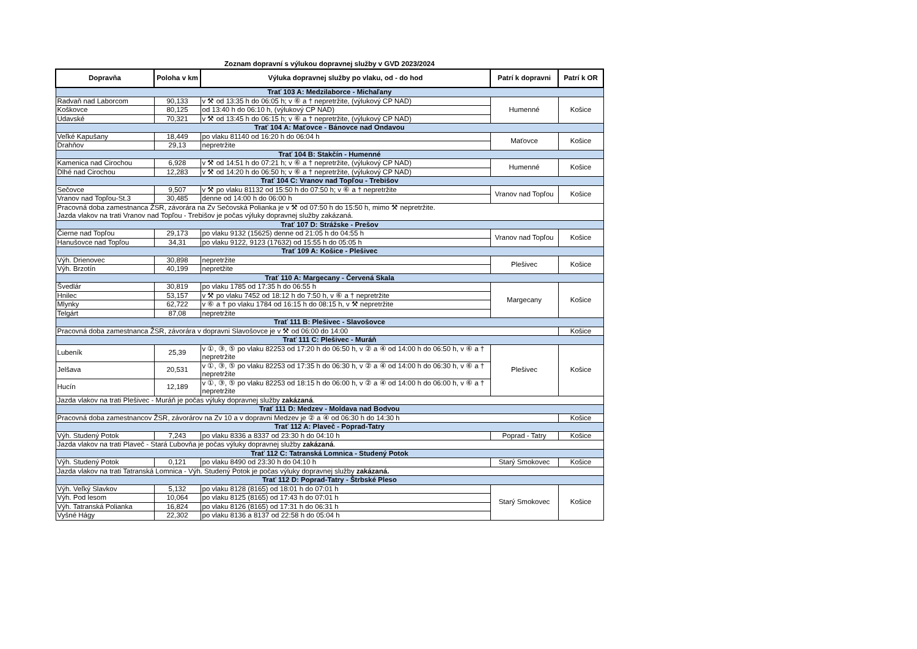Zoznam dopravní s výlukou dopravnej služby v GVD 2023/2024
| Dopravňa | Poloha v km | Výluka dopravnej služby po vlaku, od - do hod | Patrí k dopravni | Patrí k OR |
| --- | --- | --- | --- | --- |
| Trať 103 A: Medzilaborce - Michaľany | | | | |
| Radvaň nad Laborcom | 90,133 | v ⚒ od 13:35 h do 06:05 h; v ⑥ a † nepretržite, (výlukový CP NAD) | Humenné | Košice |
| Koškovce | 80,125 | od 13:40 h do 06:10 h, (výlukový CP NAD) | | |
| Udavské | 70,321 | v ⚒ od 13:45 h do 06:15 h; v ⑥ a † nepretržite, (výlukový CP NAD) | | |
| Trať 104 A: Maťovce - Bánovce nad Ondavou | | | | |
| Veľké Kapušany | 18,449 | po vlaku 81140 od 16:20 h do 06:04 h | Maťovce | Košice |
| Drahňov | 29,13 | nepretržite | | |
| Trať 104 B: Stakčín - Humenné | | | | |
| Kamenica nad Cirochou | 6,928 | v ⚒ od 14:51 h do 07:21 h; v ⑥ a † nepretržite, (výlukový CP NAD) | Humenné | Košice |
| Dlhé nad Cirochou | 12,283 | v ⚒ od 14:20 h do 06:50 h; v ⑥ a † nepretržite, (výlukový CP NAD) | | |
| Trať 104 C: Vranov nad Topľou - Trebišov | | | | |
| Sečovce | 9,507 | v ⚒ po vlaku 81132 od 15:50 h do 07:50 h; v ⑥ a † nepretržite | Vranov nad Topľou | Košice |
| Vranov nad Topľou-St.3 | 30,485 | denne od 14:00 h do 06:00 h | | |
| Pracovná doba zamestnanca ŽSR, závorára na Zv Sečovská Polianka je v ⚒ od 07:50 h do 15:50 h, mimo ⚒ nepretržite. Jazda vlakov na trati Vranov nad Topľou - Trebišov je počas výluky dopravnej služby zakázaná. | | | | |
| Trať 107 D: Strážske - Prešov | | | | |
| Čierne nad Topľou | 29,173 | po vlaku 9132 (15625) denne od 21:05 h do 04:55 h | Vranov nad Topľou | Košice |
| Hanušovce nad Topľou | 34,31 | po vlaku 9122, 9123 (17632) od 15:55 h do 05:05 h | | |
| Trať 109 A: Košice - Plešivec | | | | |
| Výh. Drienovec | 30,898 | nepretržite | Plešivec | Košice |
| Výh. Brzotín | 40,199 | nepretžite | | |
| Trať 110 A: Margecany - Červená Skala | | | | |
| Švedlár | 30,819 | po vlaku 1785 od 17:35 h do 06:55 h | Margecany | Košice |
| Hnilec | 53,157 | v ⚒ po vlaku 7452 od 18:12 h do 7:50 h, v ⑥ a † nepretržite | | |
| Mlynky | 62,722 | v ⑥ a † po vlaku 1784 od 16:15 h do 08:15 h, v ⚒ nepretržite | | |
| Telgárt | 87,08 | nepretržite | | |
| Trať 111 B: Plešivec - Slavošovce | | | | |
| Pracovná doba zamestnanca ŽSR, závorára v dopravni Slavošovce je v ⚒ od 06:00 do 14:00 | | | | Košice |
| Trať 111 C: Plešivec - Muráň | | | | |
| Lubeník | 25,39 | v ①, ③, ⑤ po vlaku 82253 od 17:20 h do 06:50 h, v ② a ④ od 14:00 h do 06:50 h, v ⑥ a † nepretržite | Plešivec | Košice |
| Jelšava | 20,531 | v ①, ③, ⑤ po vlaku 82253 od 17:35 h do 06:30 h, v ② a ④ od 14:00 h do 06:30 h, v ⑥ a † nepretržite | | |
| Hucín | 12,189 | v ①, ③, ⑤ po vlaku 82253 od 18:15 h do 06:00 h, v ② a ④ od 14:00 h do 06:00 h, v ⑥ a † nepretržite | | |
| Jazda vlakov na trati Plešivec - Muráň je počas výluky dopravnej služby zakázaná . | | | | |
| Trať 111 D: Medzev - Moldava nad Bodvou | | | | |
| Pracovná doba zamestnancov ŽSR, závorárov na Zv 10 a v dopravni Medzev je ② a ④ od 06:30 h do 14:30 h | | | | Košice |
| Trať 112 A: Plaveč - Poprad-Tatry | | | | |
| Výh. Studený Potok | 7,243 | po vlaku 8336 a 8337 od 23:30 h do 04:10 h | Poprad - Tatry | Košice |
| Jazda vlakov na trati Plaveč - Stará Ľubovňa je počas výluky dopravnej služby zakázaná . | | | | |
| Trať 112 C: Tatranská Lomnica - Studený Potok | | | | |
| Výh. Studený Potok | 0,121 | po vlaku 8490 od 23:30 h do 04:10 h | Starý Smokovec | Košice |
| Jazda vlakov na trati Tatranská Lomnica - Výh. Studený Potok je počas výluky dopravnej služby zakázaná. | | | | |
| Trať 112 D: Poprad-Tatry - Štrbské Pleso | | | | |
| Výh. Veľký Slavkov | 5,132 | po vlaku 8128 (8165) od 18:01 h do 07:01 h | Starý Smokovec | Košice |
| Výh. Pod lesom | 10,064 | po vlaku 8125 (8165) od 17:43 h do 07:01 h | | |
| Výh. Tatranská Polianka | 16,824 | po vlaku 8126 (8165) od 17:31 h do 06:31 h | | |
| Vyšné Hágy | 22,302 | po vlaku 8136 a 8137 od 22:58 h do 05:04 h | | |